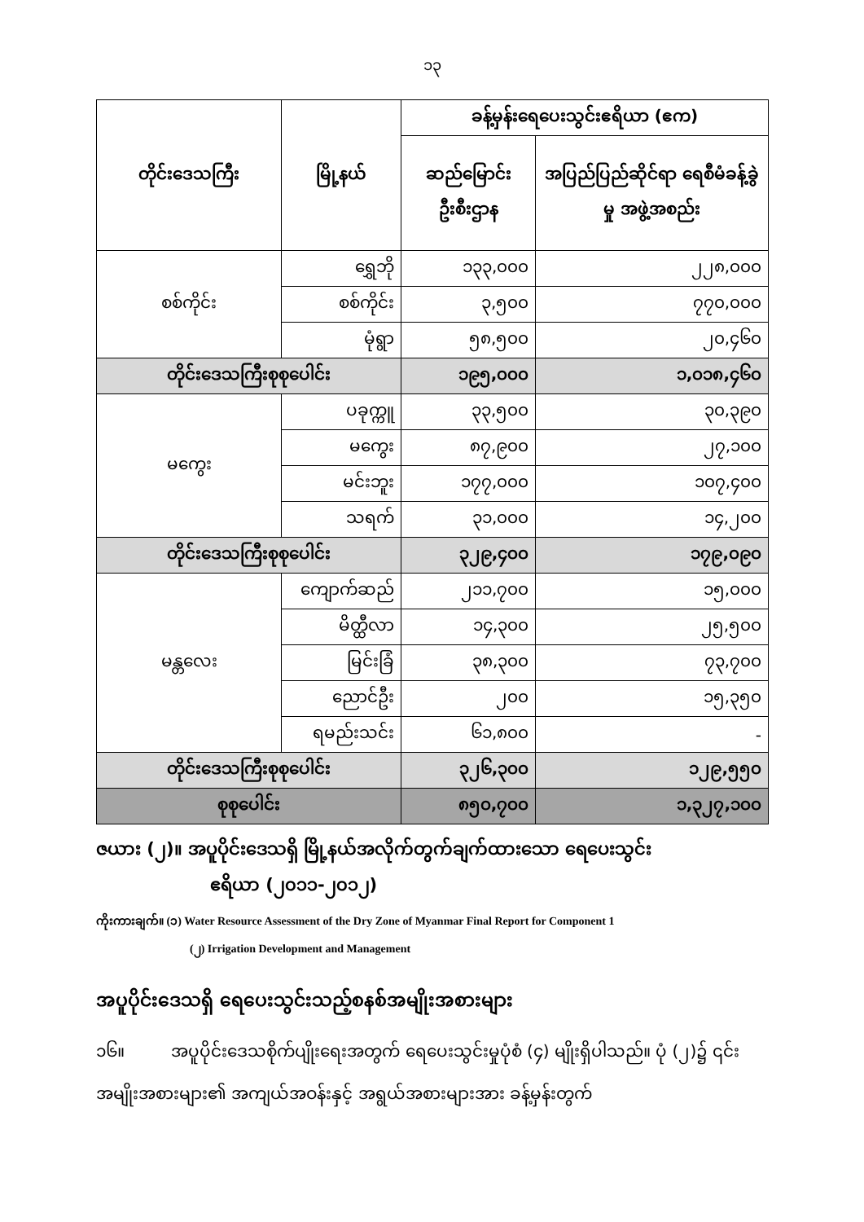၁၃
| တိုင်းဒေသကြီး | မြို့နယ် | ခန့်မှန်းရေပေးသွင်းဧရိယာ (ဧက) | |
| --- | --- | --- | --- |
| | | ဆည်မြောင်းဦးစီးဌာန | အပြည်ပြည်ဆိုင်ရာ ရေစီမံခန့်ခွဲမှု အဖွဲ့အစည်း |
| စစ်ကိုင်း | ရွှေဘို | ၁၃၃,၀၀၀ | ၂၂၈,၀၀၀ |
| | စစ်ကိုင်း | ၃,၅၀၀ | ၇၇၀,၀၀၀ |
| | မုံရွာ | ၅၈,၅၀၀ | ၂၀,၄၆၀ |
| တိုင်းဒေသကြီးစုစုပေါင်း | | ၁၉၅,၀၀၀ | ၁,၀၁၈,၄၆၀ |
| မကွေး | ပခုက္ကူ | ၃၃,၅၀၀ | ၃၀,၃၉၀ |
| | မကွေး | ၈၇,၉၀၀ | ၂၇,၁၀၀ |
| | မင်းဘူး | ၁၇၇,၀၀၀ | ၁၀၇,၄၀၀ |
| | သရက် | ၃၁,၀၀၀ | ၁၄,၂၀၀ |
| တိုင်းဒေသကြီးစုစုပေါင်း | | ၃၂၉,၄၀၀ | ၁၇၉,၀၉၀ |
| မန္တလေး | ကျောက်ဆည် | ၂၁၁,၇၀၀ | ၁၅,၀၀၀ |
| | မိတ္ထီလာ | ၁၄,၃၀၀ | ၂၅,၅၀၀ |
| | မြင်းခြံ | ၃၈,၃၀၀ | ၇၃,၇၀၀ |
| | ညောင်ဦး | ၂၀၀ | ၁၅,၃၅၀ |
| | ရမည်းသင်း | ၆၁,၈၀၀ | - |
| တိုင်းဒေသကြီးစုစုပေါင်း | | ၃၂၆,၃၀၀ | ၁၂၉,၅၅၀ |
| စုစုပေါင်း | | ၈၅၀,၇၀၀ | ၁,၃၂၇,၁၀၀ |
ဇယား (၂)။ အပူပိုင်းဒေသရှိ မြို့နယ်အလိုက်တွက်ချက်ထားသော ရေပေးသွင်း
ဧရိယာ (၂၀၁၁-၂၀၁၂)
ကိုးကားချက်။ (၁) Water Resource Assessment of the Dry Zone of Myanmar Final Report for Component 1
(၂) Irrigation Development and Management
အပူပိုင်းဒေသရှိ ရေပေးသွင်းသည့်စနစ်အမျိုးအစားများ
၁၆။ အပူပိုင်းဒေသစိုက်ပျိုးရေးအတွက် ရေပေးသွင်းမှုပုံစံ (၄) မျိုးရှိပါသည်။ ပုံ (၂)၌ ၎င်းအမျိုးအစားများ၏ အကျယ်အဝန်းနှင့် အရွယ်အစားများအား ခန့်မှန်းတွက်